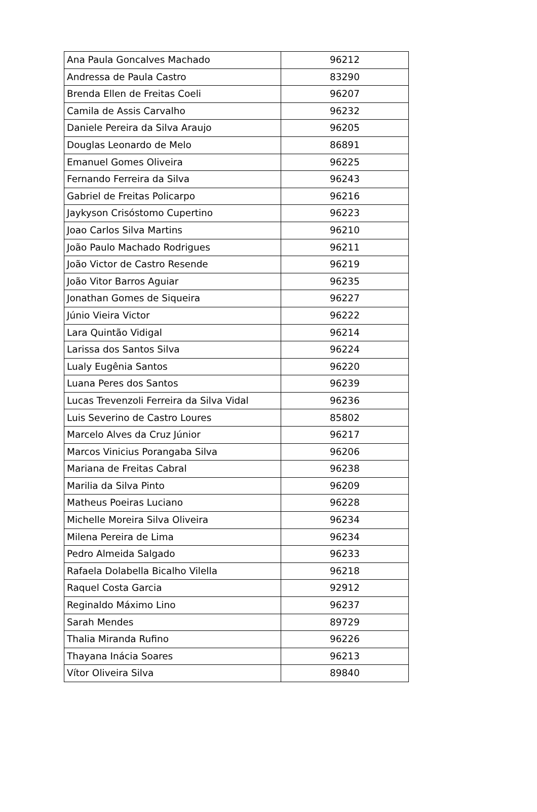| Ana Paula Goncalves Machado | 96212 |
| Andressa de Paula Castro | 83290 |
| Brenda Ellen de Freitas Coeli | 96207 |
| Camila de Assis Carvalho | 96232 |
| Daniele Pereira da Silva Araujo | 96205 |
| Douglas Leonardo de Melo | 86891 |
| Emanuel Gomes Oliveira | 96225 |
| Fernando Ferreira da Silva | 96243 |
| Gabriel de Freitas Policarpo | 96216 |
| Jaykyson Crisóstomo Cupertino | 96223 |
| Joao Carlos Silva Martins | 96210 |
| João Paulo Machado Rodrigues | 96211 |
| João Victor de Castro Resende | 96219 |
| João Vitor Barros Aguiar | 96235 |
| Jonathan Gomes de Siqueira | 96227 |
| Júnio Vieira Victor | 96222 |
| Lara Quintão Vidigal | 96214 |
| Larissa dos Santos Silva | 96224 |
| Lualy Eugênia Santos | 96220 |
| Luana Peres dos Santos | 96239 |
| Lucas Trevenzoli Ferreira da Silva Vidal | 96236 |
| Luis Severino de Castro Loures | 85802 |
| Marcelo Alves da Cruz Júnior | 96217 |
| Marcos Vinicius Porangaba Silva | 96206 |
| Mariana de Freitas Cabral | 96238 |
| Marilia da Silva Pinto | 96209 |
| Matheus Poeiras Luciano | 96228 |
| Michelle Moreira Silva Oliveira | 96234 |
| Milena Pereira de Lima | 96234 |
| Pedro Almeida Salgado | 96233 |
| Rafaela Dolabella Bicalho Vilella | 96218 |
| Raquel Costa Garcia | 92912 |
| Reginaldo Máximo Lino | 96237 |
| Sarah Mendes | 89729 |
| Thalia Miranda Rufino | 96226 |
| Thayana Inácia Soares | 96213 |
| Vítor Oliveira Silva | 89840 |